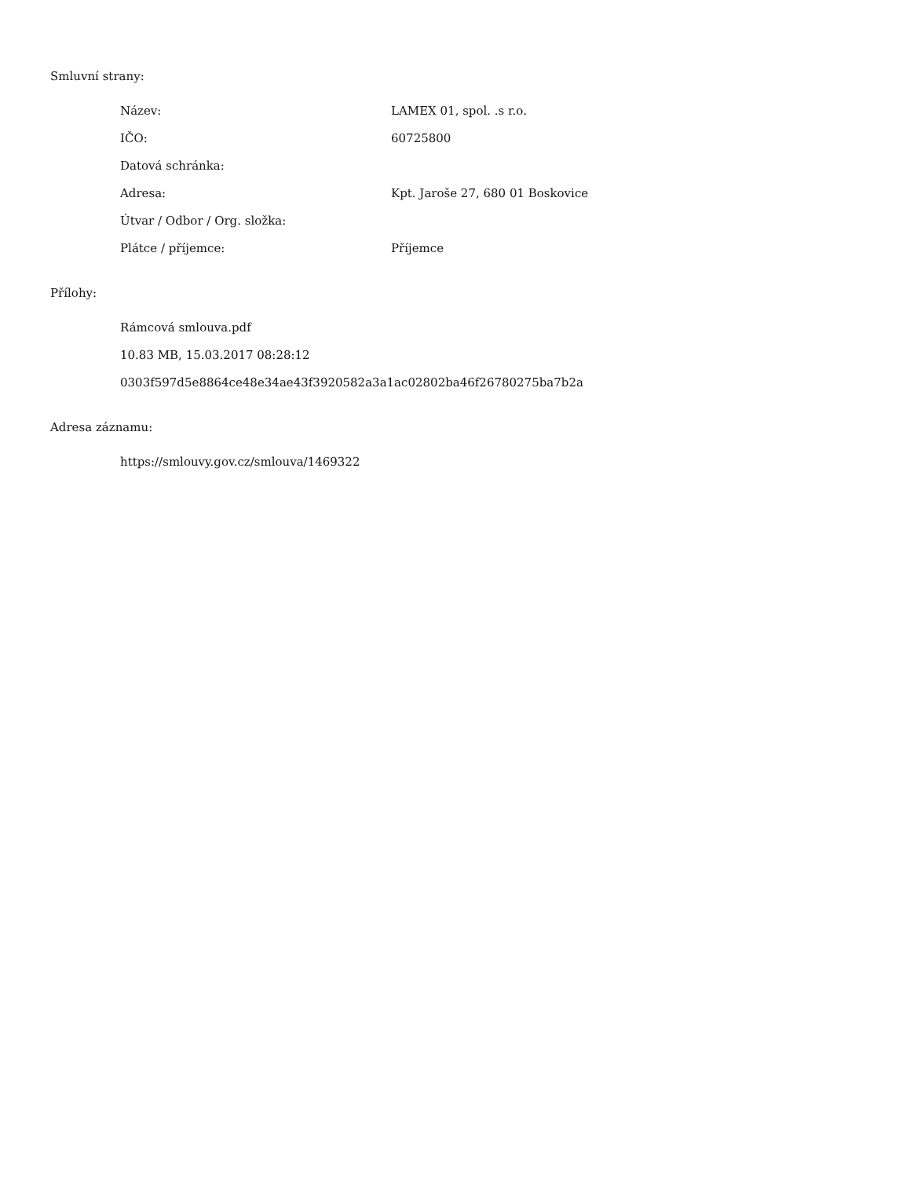Smluvní strany:
| Název: | LAMEX 01, spol. .s r.o. |
| IČO: | 60725800 |
| Datová schránka: | |
| Adresa: | Kpt. Jaroše 27, 680 01 Boskovice |
| Útvar / Odbor / Org. složka: | |
| Plátce / příjemce: | Příjemce |
Přílohy:
Rámcová smlouva.pdf
10.83 MB, 15.03.2017 08:28:12
0303f597d5e8864ce48e34ae43f3920582a3a1ac02802ba46f26780275ba7b2a
Adresa záznamu:
https://smlouvy.gov.cz/smlouva/1469322